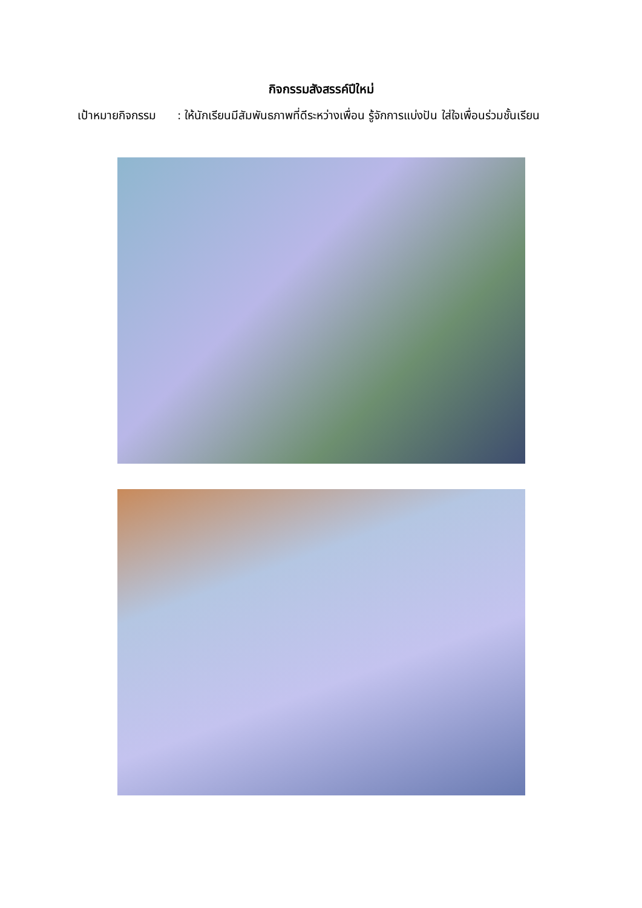กิจกรรมสังสรรค์ปีใหม่
เป้าหมายกิจกรรม
: ให้นักเรียนมีสัมพันธภาพที่ดีระหว่างเพื่อน รู้จักการแบ่งปัน ใส่ใจเพื่อนร่วมชั้นเรียน